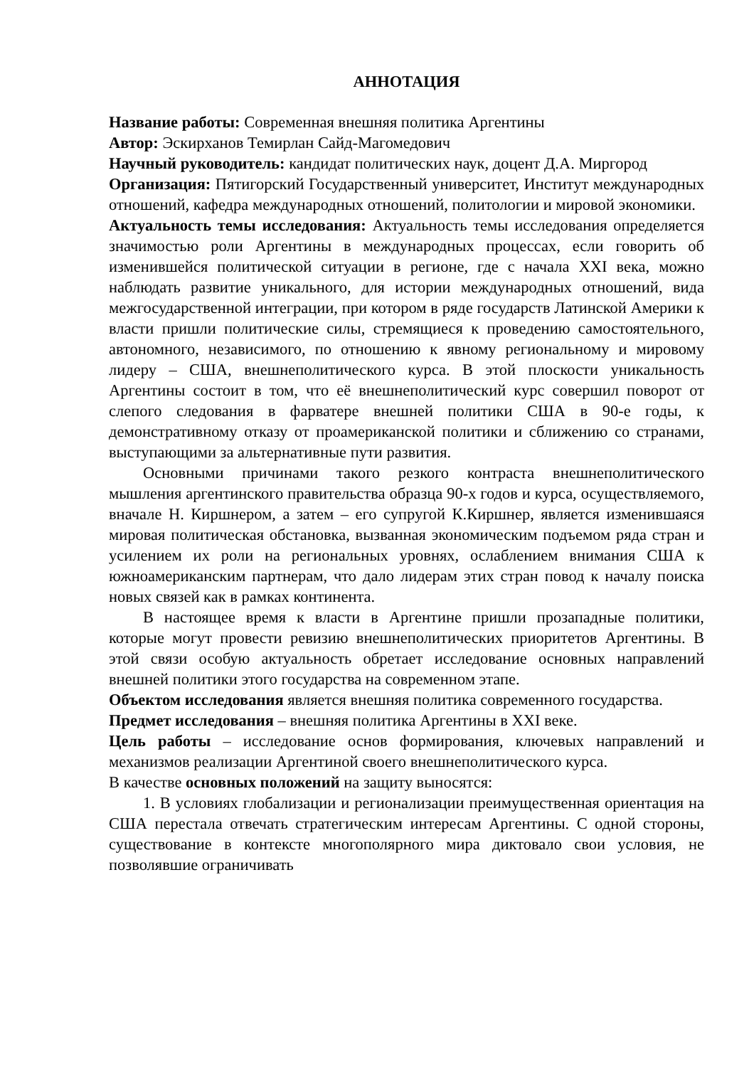АННОТАЦИЯ
Название работы: Современная внешняя политика Аргентины
Автор: Эскирханов Темирлан Сайд-Магомедович
Научный руководитель: кандидат политических наук, доцент Д.А. Миргород
Организация: Пятигорский Государственный университет, Институт международных отношений, кафедра международных отношений, политологии и мировой экономики.
Актуальность темы исследования: Актуальность темы исследования определяется значимостью роли Аргентины в международных процессах, если говорить об изменившейся политической ситуации в регионе, где с начала XXI века, можно наблюдать развитие уникального, для истории международных отношений, вида межгосударственной интеграции, при котором в ряде государств Латинской Америки к власти пришли политические силы, стремящиеся к проведению самостоятельного, автономного, независимого, по отношению к явному региональному и мировому лидеру – США, внешнеполитического курса. В этой плоскости уникальность Аргентины состоит в том, что её внешнеполитический курс совершил поворот от слепого следования в фарватере внешней политики США в 90-е годы, к демонстративному отказу от проамериканской политики и сближению со странами, выступающими за альтернативные пути развития.
Основными причинами такого резкого контраста внешнеполитического мышления аргентинского правительства образца 90-х годов и курса, осуществляемого, вначале Н. Киршнером, а затем – его супругой К.Киршнер, является изменившаяся мировая политическая обстановка, вызванная экономическим подъемом ряда стран и усилением их роли на региональных уровнях, ослаблением внимания США к южноамериканским партнерам, что дало лидерам этих стран повод к началу поиска новых связей как в рамках континента.
В настоящее время к власти в Аргентине пришли прозападные политики, которые могут провести ревизию внешнеполитических приоритетов Аргентины. В этой связи особую актуальность обретает исследование основных направлений внешней политики этого государства на современном этапе.
Объектом исследования является внешняя политика современного государства.
Предмет исследования – внешняя политика Аргентины в XXI веке.
Цель работы – исследование основ формирования, ключевых направлений и механизмов реализации Аргентиной своего внешнеполитического курса.
В качестве основных положений на защиту выносятся:
1. В условиях глобализации и регионализации преимущественная ориентация на США перестала отвечать стратегическим интересам Аргентины. С одной стороны, существование в контексте многополярного мира диктовало свои условия, не позволявшие ограничивать